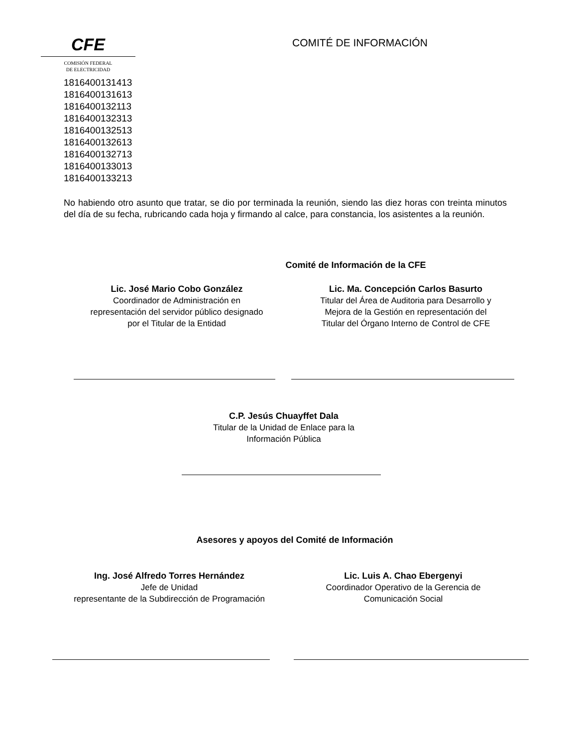CFE
COMISIÓN FEDERAL
DE ELECTRICIDAD
COMITÉ DE INFORMACIÓN
1816400131413
1816400131613
1816400132113
1816400132313
1816400132513
1816400132613
1816400132713
1816400133013
1816400133213
No habiendo otro asunto que tratar, se dio por terminada la reunión, siendo las diez horas con treinta minutos del día de su fecha, rubricando cada hoja y firmando al calce, para constancia, los asistentes a la reunión.
Comité de Información de la CFE
Lic. José Mario Cobo González
Coordinador de Administración en
representación del servidor público designado
por el Titular de la Entidad
Lic. Ma. Concepción Carlos Basurto
Titular del Área de Auditoria para Desarrollo y
Mejora de la Gestión en representación del
Titular del Órgano Interno de Control de CFE
C.P. Jesús Chuayffet Dala
Titular de la Unidad de Enlace para la
Información Pública
Asesores y apoyos del Comité de Información
Ing. José Alfredo Torres Hernández
Jefe de Unidad
representante de la Subdirección de Programación
Lic. Luis A. Chao Ebergenyi
Coordinador Operativo de la Gerencia de
Comunicación Social